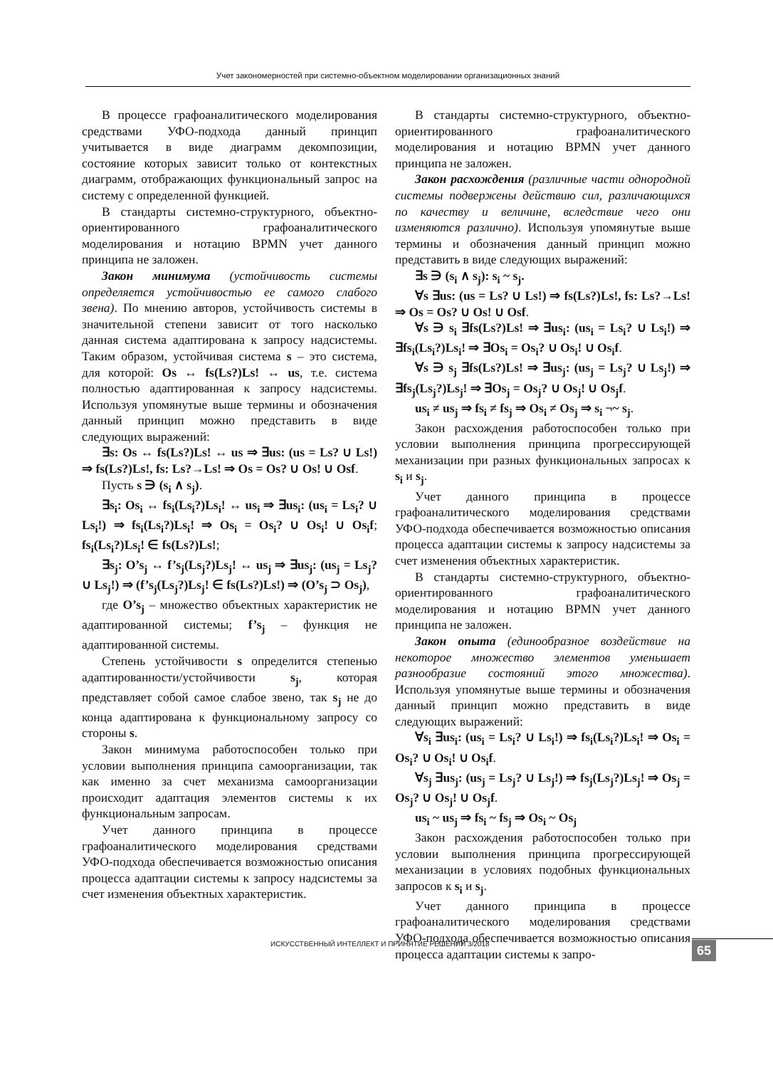Учет закономерностей при системно-объектном моделировании организационных знаний
В процессе графоаналитического моделирования средствами УФО-подхода данный принцип учитывается в виде диаграмм декомпозиции, состояние которых зависит только от контекстных диаграмм, отображающих функциональный запрос на систему с определенной функцией.
В стандарты системно-структурного, объектно-ориентированного графоаналитического моделирования и нотацию BPMN учет данного принципа не заложен.
Закон минимума (устойчивость системы определяется устойчивостью ее самого слабого звена). По мнению авторов, устойчивость системы в значительной степени зависит от того насколько данная система адаптирована к запросу надсистемы. Таким образом, устойчивая система s – это система, для которой: Os ↔ fs(Ls?)Ls! ↔ us, т.е. система полностью адаптированная к запросу надсистемы. Используя упомянутые выше термины и обозначения данный принцип можно представить в виде следующих выражений:
∃s: Os ↔ fs(Ls?)Ls! ↔ us ⇒ ∃us: (us = Ls? ∪ Ls!) ⇒ fs(Ls?)Ls!, fs: Ls?→Ls! ⇒ Os = Os? ∪ Os! ∪ Osf.
Пусть s ∋ (s<sub>i</sub> ∧ s<sub>j</sub>).
∃s<sub>i</sub>: Os<sub>i</sub> ↔ fs<sub>i</sub>(Ls<sub>i</sub>?)Ls<sub>i</sub>! ↔ us<sub>i</sub> ⇒ ∃us<sub>i</sub>: (us<sub>i</sub> = Ls<sub>i</sub>? ∪ Ls<sub>i</sub>!) ⇒ fs<sub>i</sub>(Ls<sub>i</sub>?)Ls<sub>i</sub>! ⇒ Os<sub>i</sub> = Os<sub>i</sub>? ∪ Os<sub>i</sub>! ∪ Os<sub>i</sub>f; fs<sub>i</sub>(Ls<sub>i</sub>?)Ls<sub>i</sub>! ∈ fs(Ls?)Ls!;
∃s<sub>j</sub>: O’s<sub>j</sub> ↔ f’s<sub>j</sub>(Ls<sub>j</sub>?)Ls<sub>j</sub>! ↔ us<sub>j</sub> ⇒ ∃us<sub>j</sub>: (us<sub>j</sub> = Ls<sub>j</sub>? ∪ Ls<sub>j</sub>!) ⇒ (f’s<sub>j</sub>(Ls<sub>j</sub>?)Ls<sub>j</sub>! ∈ fs(Ls?)Ls!) ⇒ (O’s<sub>j</sub> ⊃ Os<sub>j</sub>),
где O’s<sub>j</sub> – множество объектных характеристик не адаптированной системы; f’s<sub>j</sub> – функция не адаптированной системы.
Степень устойчивости s определится степенью адаптированности/устойчивости s<sub>j</sub>, которая представляет собой самое слабое звено, так s<sub>j</sub> не до конца адаптирована к функциональному запросу со стороны s.
Закон минимума работоспособен только при условии выполнения принципа самоорганизации, так как именно за счет механизма самоорганизации происходит адаптация элементов системы к их функциональным запросам.
Учет данного принципа в процессе графоаналитического моделирования средствами УФО-подхода обеспечивается возможностью описания процесса адаптации системы к запросу надсистемы за счет изменения объектных характеристик.
В стандарты системно-структурного, объектно-ориентированного графоаналитического моделирования и нотацию BPMN учет данного принципа не заложен.
Закон расхождения (различные части однородной системы подвержены действию сил, различающихся по качеству и величине, вследствие чего они изменяются различно). Используя упомянутые выше термины и обозначения данный принцип можно представить в виде следующих выражений:
∃s ∋ (s<sub>i</sub> ∧ s<sub>j</sub>): s<sub>i</sub> ~ s<sub>j</sub>.
∀s ∃us: (us = Ls? ∪ Ls!) ⇒ fs(Ls?)Ls!, fs: Ls?→Ls! ⇒ Os = Os? ∪ Os! ∪ Osf.
∀s ∋ s<sub>i</sub> ∃fs(Ls?)Ls! ⇒ ∃us<sub>i</sub>: (us<sub>i</sub> = Ls<sub>i</sub>? ∪ Ls<sub>i</sub>!) ⇒ ∃fs<sub>i</sub>(Ls<sub>i</sub>?)Ls<sub>i</sub>! ⇒ ∃Os<sub>i</sub> = Os<sub>i</sub>? ∪ Os<sub>i</sub>! ∪ Os<sub>i</sub>f.
∀s ∋ s<sub>j</sub> ∃fs(Ls?)Ls! ⇒ ∃us<sub>j</sub>: (us<sub>j</sub> = Ls<sub>j</sub>? ∪ Ls<sub>j</sub>!) ⇒ ∃fs<sub>j</sub>(Ls<sub>j</sub>?)Ls<sub>j</sub>! ⇒ ∃Os<sub>j</sub> = Os<sub>j</sub>? ∪ Os<sub>j</sub>! ∪ Os<sub>j</sub>f.
us<sub>i</sub> ≠ us<sub>j</sub> ⇒ fs<sub>i</sub> ≠ fs<sub>j</sub> ⇒ Os<sub>i</sub> ≠ Os<sub>j</sub> ⇒ s<sub>i</sub> ¬~ s<sub>j</sub>.
Закон расхождения работоспособен только при условии выполнения принципа прогрессирующей механизации при разных функциональных запросах к s<sub>i</sub> и s<sub>j</sub>.
Учет данного принципа в процессе графоаналитического моделирования средствами УФО-подхода обеспечивается возможностью описания процесса адаптации системы к запросу надсистемы за счет изменения объектных характеристик.
В стандарты системно-структурного, объектно-ориентированного графоаналитического моделирования и нотацию BPMN учет данного принципа не заложен.
Закон опыта (единообразное воздействие на некоторое множество элементов уменьшает разнообразие состояний этого множества). Используя упомянутые выше термины и обозначения данный принцип можно представить в виде следующих выражений:
∀s<sub>i</sub> ∃us<sub>i</sub>: (us<sub>i</sub> = Ls<sub>i</sub>? ∪ Ls<sub>i</sub>!) ⇒ fs<sub>i</sub>(Ls<sub>i</sub>?)Ls<sub>i</sub>! ⇒ Os<sub>i</sub> = Os<sub>i</sub>? ∪ Os<sub>i</sub>! ∪ Os<sub>i</sub>f.
∀s<sub>j</sub> ∃us<sub>j</sub>: (us<sub>j</sub> = Ls<sub>j</sub>? ∪ Ls<sub>j</sub>!) ⇒ fs<sub>j</sub>(Ls<sub>j</sub>?)Ls<sub>j</sub>! ⇒ Os<sub>j</sub> = Os<sub>j</sub>? ∪ Os<sub>j</sub>! ∪ Os<sub>j</sub>f.
us<sub>i</sub> ~ us<sub>j</sub> ⇒ fs<sub>i</sub> ~ fs<sub>j</sub> ⇒ Os<sub>i</sub> ~ Os<sub>j</sub>
Закон расхождения работоспособен только при условии выполнения принципа прогрессирующей механизации в условиях подобных функциональных запросов к s<sub>i</sub> и s<sub>j</sub>.
Учет данного принципа в процессе графоаналитического моделирования средствами УФО-подхода обеспечивается возможностью описания процесса адаптации системы к запро-
ИСКУССТВЕННЫЙ ИНТЕЛЛЕКТ И ПРИНЯТИЕ РЕШЕНИЙ 3/2018
65